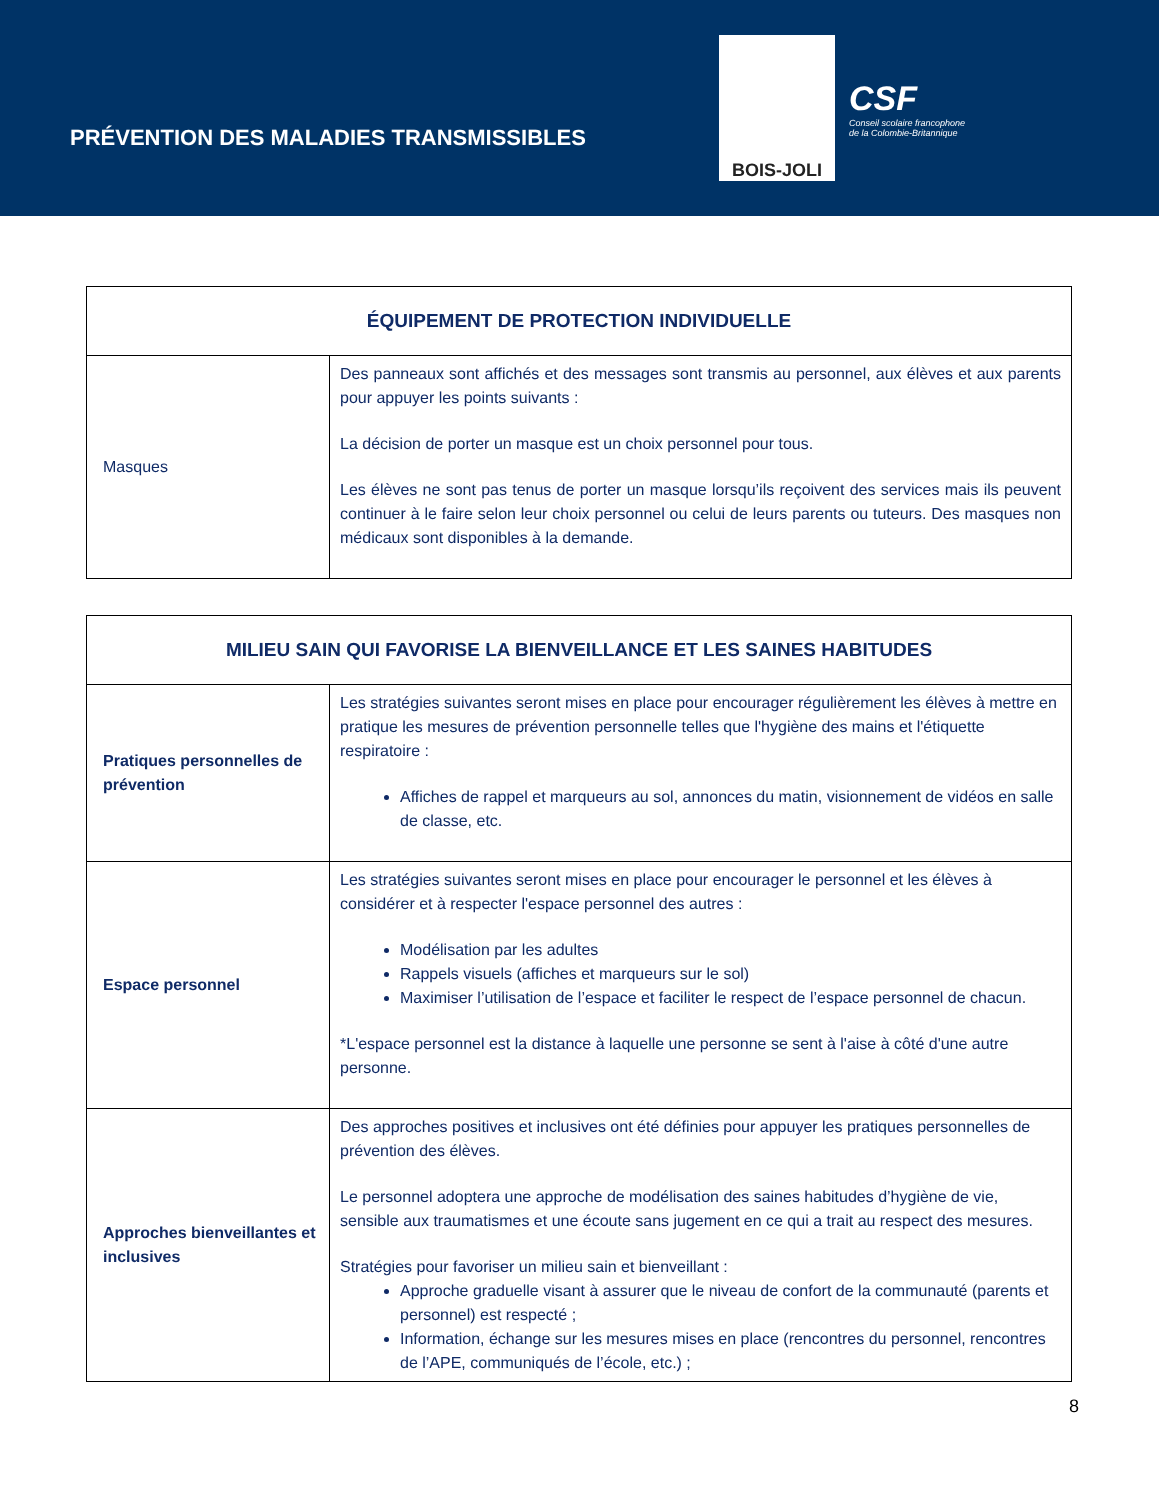PRÉVENTION DES MALADIES TRANSMISSIBLES
BOIS-JOLI
CSF
Conseil scolaire francophone
de la Colombie-Britannique
| ÉQUIPEMENT DE PROTECTION INDIVIDUELLE | |
| --- | --- |
| Masques | Des panneaux sont affichés et des messages sont transmis au personnel, aux élèves et aux parents pour appuyer les points suivants : La décision de porter un masque est un choix personnel pour tous. Les élèves ne sont pas tenus de porter un masque lorsqu’ils reçoivent des services mais ils peuvent continuer à le faire selon leur choix personnel ou celui de leurs parents ou tuteurs. Des masques non médicaux sont disponibles à la demande. |
| MILIEU SAIN QUI FAVORISE LA BIENVEILLANCE ET LES SAINES HABITUDES | |
| --- | --- |
| Pratiques personnelles de prévention | Les stratégies suivantes seront mises en place pour encourager régulièrement les élèves à mettre en pratique les mesures de prévention personnelle telles que l'hygiène des mains et l'étiquette respiratoire : Affiches de rappel et marqueurs au sol, annonces du matin, visionnement de vidéos en salle de classe, etc. |
| Espace personnel | Les stratégies suivantes seront mises en place pour encourager le personnel et les élèves à considérer et à respecter l'espace personnel des autres : Modélisation par les adultes Rappels visuels (affiches et marqueurs sur le sol) Maximiser l’utilisation de l’espace et faciliter le respect de l’espace personnel de chacun. *L'espace personnel est la distance à laquelle une personne se sent à l'aise à côté d'une autre personne. |
| Approches bienveillantes et inclusives | Des approches positives et inclusives ont été définies pour appuyer les pratiques personnelles de prévention des élèves. Le personnel adoptera une approche de modélisation des saines habitudes d’hygiène de vie, sensible aux traumatismes et une écoute sans jugement en ce qui a trait au respect des mesures. Stratégies pour favoriser un milieu sain et bienveillant : Approche graduelle visant à assurer que le niveau de confort de la communauté (parents et personnel) est respecté ; Information, échange sur les mesures mises en place (rencontres du personnel, rencontres de l’APE, communiqués de l’école, etc.) ; |
8